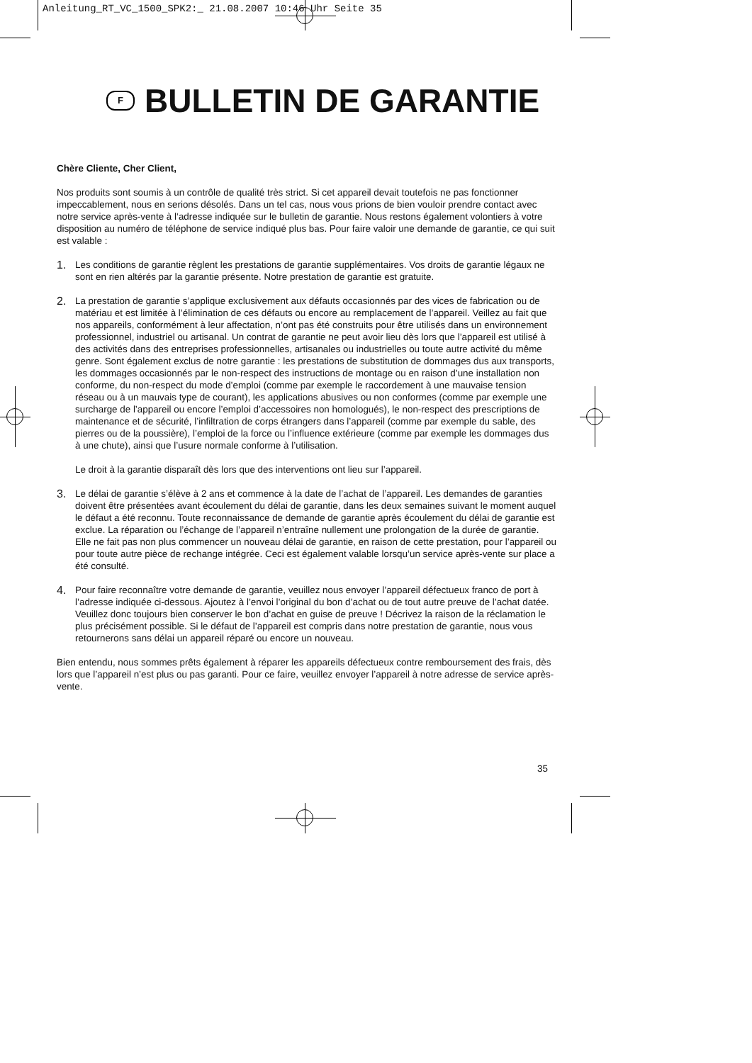Anleitung_RT_VC_1500_SPK2:_ 21.08.2007 10:46 Uhr Seite 35
F BULLETIN DE GARANTIE
Chère Cliente, Cher Client,
Nos produits sont soumis à un contrôle de qualité très strict. Si cet appareil devait toutefois ne pas fonctionner impeccablement, nous en serions désolés. Dans un tel cas, nous vous prions de bien vouloir prendre contact avec notre service après-vente à l‘adresse indiquée sur le bulletin de garantie. Nous restons également volontiers à votre disposition au numéro de téléphone de service indiqué plus bas. Pour faire valoir une demande de garantie, ce qui suit est valable :
1.
Les conditions de garantie règlent les prestations de garantie supplémentaires. Vos droits de garantie légaux ne sont en rien altérés par la garantie présente. Notre prestation de garantie est gratuite.
2.
La prestation de garantie s’applique exclusivement aux défauts occasionnés par des vices de fabrication ou de matériau et est limitée à l’élimination de ces défauts ou encore au remplacement de l’appareil. Veillez au fait que nos appareils, conformément à leur affectation, n’ont pas été construits pour être utilisés dans un environnement professionnel, industriel ou artisanal. Un contrat de garantie ne peut avoir lieu dès lors que l’appareil est utilisé à des activités dans des entreprises professionnelles, artisanales ou industrielles ou toute autre activité du même genre. Sont également exclus de notre garantie : les prestations de substitution de dommages dus aux transports, les dommages occasionnés par le non-respect des instructions de montage ou en raison d’une installation non conforme, du non-respect du mode d’emploi (comme par exemple le raccordement à une mauvaise tension réseau ou à un mauvais type de courant), les applications abusives ou non conformes (comme par exemple une surcharge de l’appareil ou encore l’emploi d’accessoires non homologués), le non-respect des prescriptions de maintenance et de sécurité, l’infiltration de corps étrangers dans l’appareil (comme par exemple du sable, des pierres ou de la poussière), l’emploi de la force ou l’influence extérieure (comme par exemple les dommages dus à une chute), ainsi que l’usure normale conforme à l’utilisation.
Le droit à la garantie disparaît dès lors que des interventions ont lieu sur l’appareil.
3.
Le délai de garantie s’élève à 2 ans et commence à la date de l’achat de l’appareil. Les demandes de garanties doivent être présentées avant écoulement du délai de garantie, dans les deux semaines suivant le moment auquel le défaut a été reconnu. Toute reconnaissance de demande de garantie après écoulement du délai de garantie est exclue. La réparation ou l’échange de l’appareil n’entraîne nullement une prolongation de la durée de garantie. Elle ne fait pas non plus commencer un nouveau délai de garantie, en raison de cette prestation, pour l’appareil ou pour toute autre pièce de rechange intégrée. Ceci est également valable lorsqu’un service après-vente sur place a été consulté.
4.
Pour faire reconnaître votre demande de garantie, veuillez nous envoyer l’appareil défectueux franco de port à l’adresse indiquée ci-dessous. Ajoutez à l’envoi l’original du bon d’achat ou de tout autre preuve de l’achat datée. Veuillez donc toujours bien conserver le bon d’achat en guise de preuve ! Décrivez la raison de la réclamation le plus précisément possible. Si le défaut de l’appareil est compris dans notre prestation de garantie, nous vous retournerons sans délai un appareil réparé ou encore un nouveau.
Bien entendu, nous sommes prêts également à réparer les appareils défectueux contre remboursement des frais, dès lors que l’appareil n’est plus ou pas garanti. Pour ce faire, veuillez envoyer l’appareil à notre adresse de service après-vente.
35